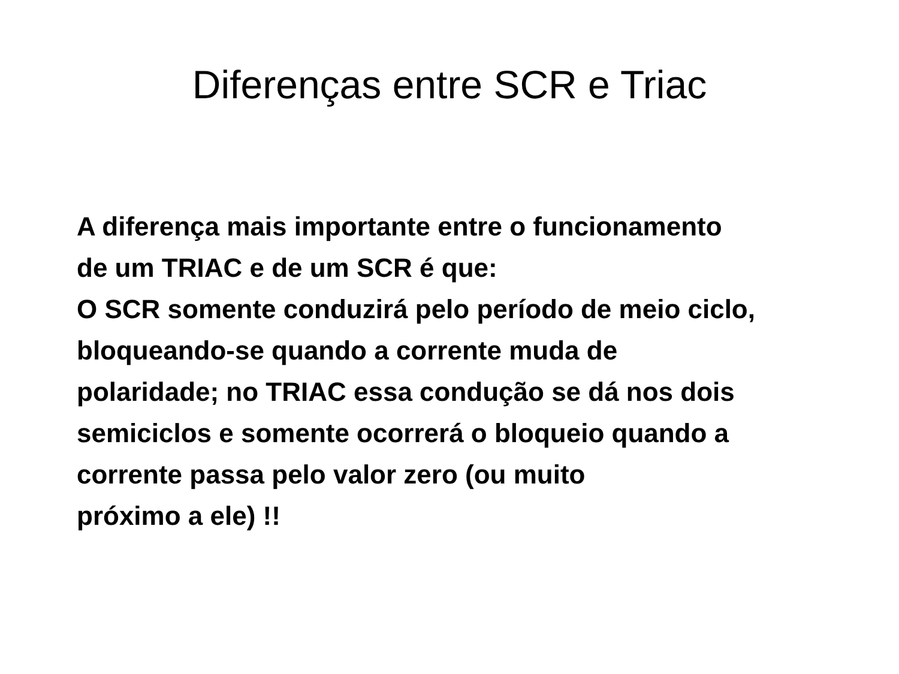Diferenças entre SCR e Triac
A diferença mais importante entre o funcionamento
de um TRIAC e de um SCR é que:
O SCR somente conduzirá pelo período de meio ciclo,
bloqueando-se quando a corrente muda de
polaridade; no TRIAC essa condução se dá nos dois
semiciclos e somente ocorrerá o bloqueio quando a
corrente passa pelo valor zero (ou muito
próximo a ele) !!